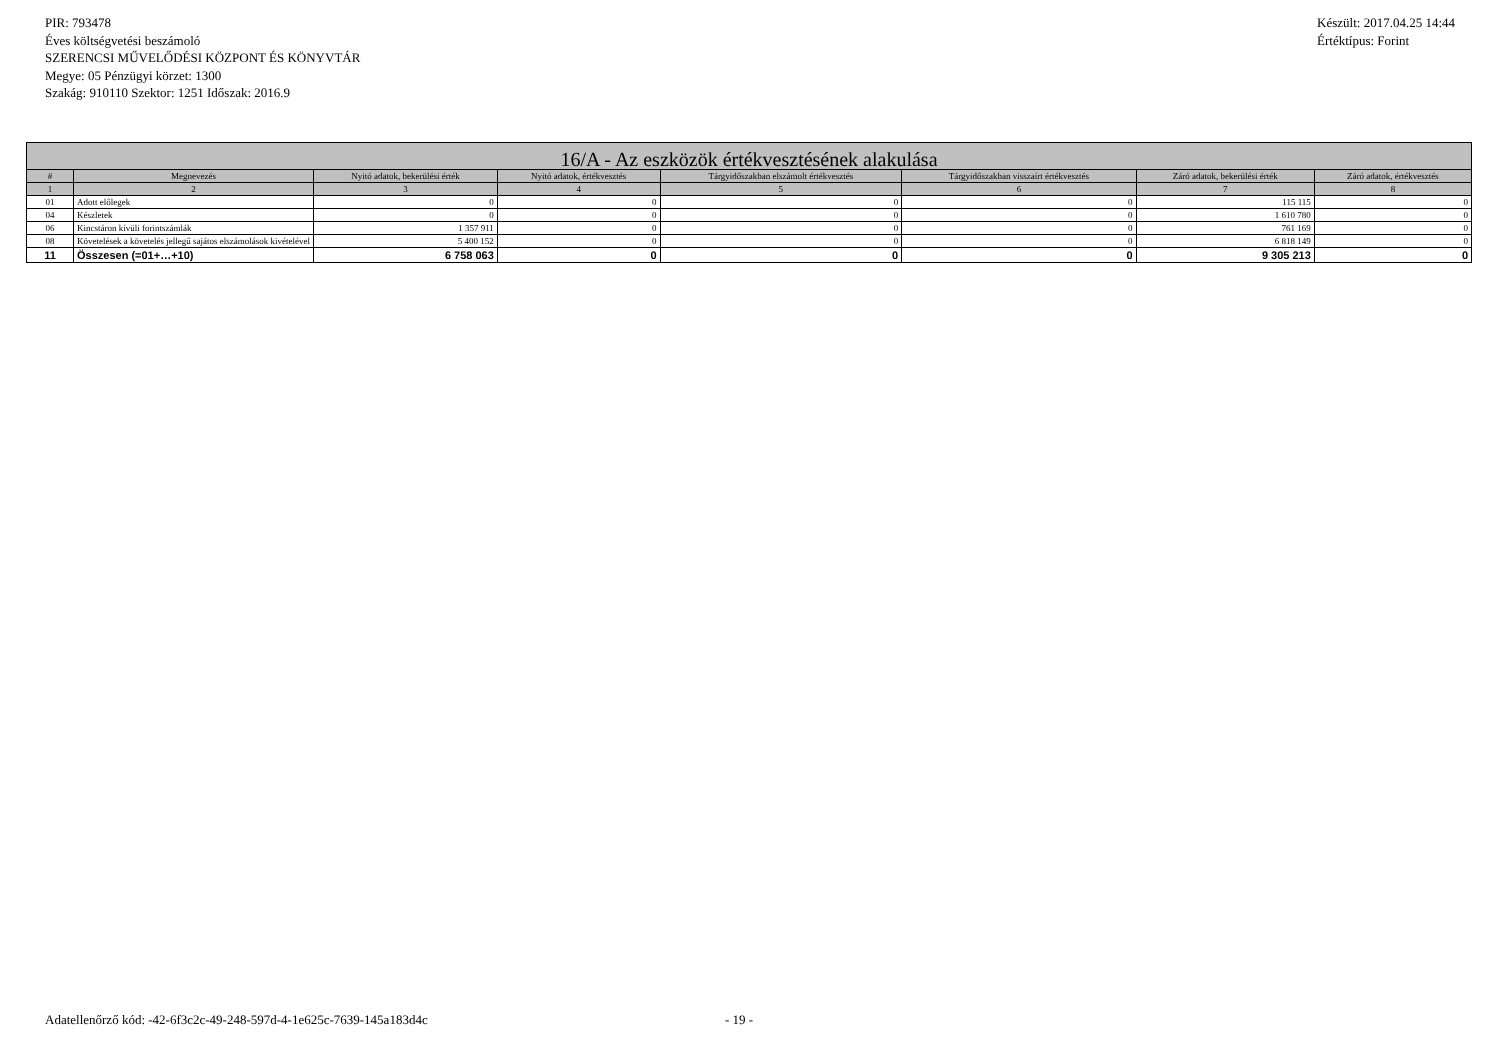PIR: 793478
Éves költségvetési beszámoló
SZERENCSI MŰVELŐDÉSI KÖZPONT ÉS KÖNYVTÁR
Megye: 05 Pénzügyi körzet: 1300
Szakág: 910110 Szektor: 1251 Időszak: 2016.9
Készült: 2017.04.25 14:44
Értéktípus: Forint
| 16/A - Az eszközök értékvesztésének alakulása | | | | | | | |
| --- | --- | --- | --- | --- | --- | --- | --- |
| # | Megnevezés | Nyitó adatok, bekerülési érték | Nyitó adatok, értékvesztés | Tárgyidőszakban elszámolt értékvesztés | Tárgyidőszakban visszaírt értékvesztés | Záró adatok, bekerülési érték | Záró adatok, értékvesztés |
| 1 | 2 | 3 | 4 | 5 | 6 | 7 | 8 |
| 01 | Adott előlegek | 0 | 0 | 0 | 0 | 115 115 | 0 |
| 04 | Készletek | 0 | 0 | 0 | 0 | 1 610 780 | 0 |
| 06 | Kincstáron kívüli forintszámlák | 1 357 911 | 0 | 0 | 0 | 761 169 | 0 |
| 08 | Követelések a követelés jellegű sajátos elszámolások kivételével | 5 400 152 | 0 | 0 | 0 | 6 818 149 | 0 |
| 11 | Összesen (=01+…+10) | 6 758 063 | 0 | 0 | 0 | 9 305 213 | 0 |
Adatellenőrző kód: -42-6f3c2c-49-248-597d-4-1e625c-7639-145a183d4c - 19 -